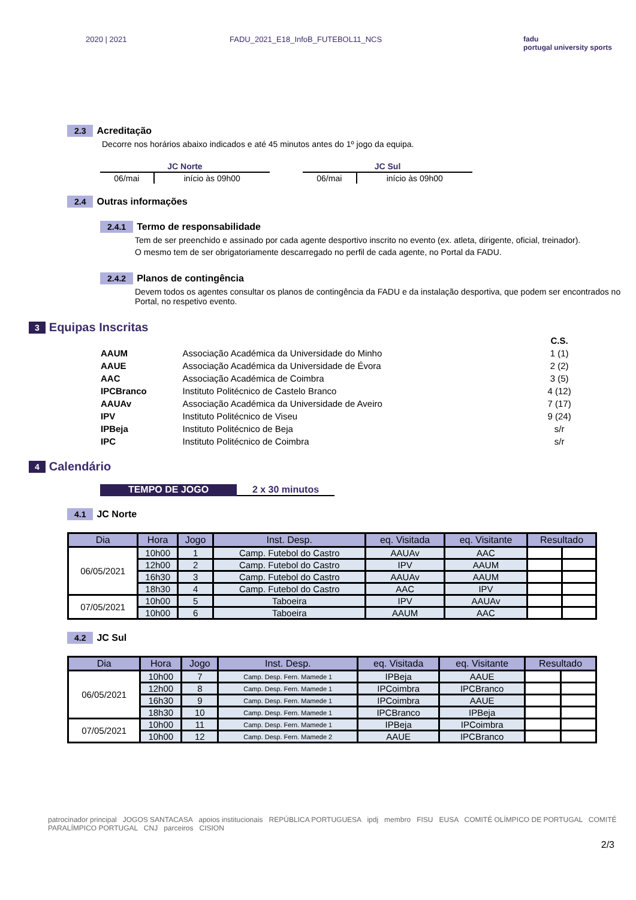2020 | 2021 FADU_2021_E18_InfoB_FUTEBOL11_NCS
fadu
portugal university sports
2.3 Acreditação
Decorre nos horários abaixo indicados e até 45 minutos antes do 1º jogo da equipa.
| JC Norte | |
| --- | --- |
| 06/mai | início às 09h00 |
| JC Sul | |
| --- | --- |
| 06/mai | início às 09h00 |
2.4 Outras informações
2.4.1 Termo de responsabilidade
Tem de ser preenchido e assinado por cada agente desportivo inscrito no evento (ex. atleta, dirigente, oficial, treinador).
O mesmo tem de ser obrigatoriamente descarregado no perfil de cada agente, no Portal da FADU.
2.4.2 Planos de contingência
Devem todos os agentes consultar os planos de contingência da FADU e da instalação desportiva, que podem ser encontrados no Portal, no respetivo evento.
3 Equipas Inscritas
| | | C.S. |
| AAUM | Associação Académica da Universidade do Minho | 1 (1) |
| AAUE | Associação Académica da Universidade de Évora | 2 (2) |
| AAC | Associação Académica de Coimbra | 3 (5) |
| IPCBranco | Instituto Politécnico de Castelo Branco | 4 (12) |
| AAUAv | Associação Académica da Universidade de Aveiro | 7 (17) |
| IPV | Instituto Politécnico de Viseu | 9 (24) |
| IPBeja | Instituto Politécnico de Beja | s/r |
| IPC | Instituto Politécnico de Coimbra | s/r |
4 Calendário
TEMPO DE JOGO 2 x 30 minutos
4.1 JC Norte
| Dia | Hora | Jogo | Inst. Desp. | eq. Visitada | eq. Visitante | Resultado | |
| --- | --- | --- | --- | --- | --- | --- | --- |
| 06/05/2021 | 10h00 | 1 | Camp. Futebol do Castro | AAUAv | AAC | | |
| | 12h00 | 2 | Camp. Futebol do Castro | IPV | AAUM | | |
| | 16h30 | 3 | Camp. Futebol do Castro | AAUAv | AAUM | | |
| | 18h30 | 4 | Camp. Futebol do Castro | AAC | IPV | | |
| 07/05/2021 | 10h00 | 5 | Taboeira | IPV | AAUAv | | |
| | 10h00 | 6 | Taboeira | AAUM | AAC | | |
4.2 JC Sul
| Dia | Hora | Jogo | Inst. Desp. | eq. Visitada | eq. Visitante | Resultado | |
| --- | --- | --- | --- | --- | --- | --- | --- |
| 06/05/2021 | 10h00 | 7 | Camp. Desp. Fern. Mamede 1 | IPBeja | AAUE | | |
| | 12h00 | 8 | Camp. Desp. Fern. Mamede 1 | IPCoimbra | IPCBranco | | |
| | 16h30 | 9 | Camp. Desp. Fern. Mamede 1 | IPCoimbra | AAUE | | |
| | 18h30 | 10 | Camp. Desp. Fern. Mamede 1 | IPCBranco | IPBeja | | |
| 07/05/2021 | 10h00 | 11 | Camp. Desp. Fern. Mamede 1 | IPBeja | IPCoimbra | | |
| | 10h00 | 12 | Camp. Desp. Fern. Mamede 2 | AAUE | IPCBranco | | |
patrocinador principal JOGOS SANTACASA apoios institucionais REPÚBLICA PORTUGUESA ipdj membro FISU EUSA COMITÉ OLÍMPICO DE PORTUGAL COMITÉ PARALÍMPICO PORTUGAL CNJ parceiros CISION
2/3